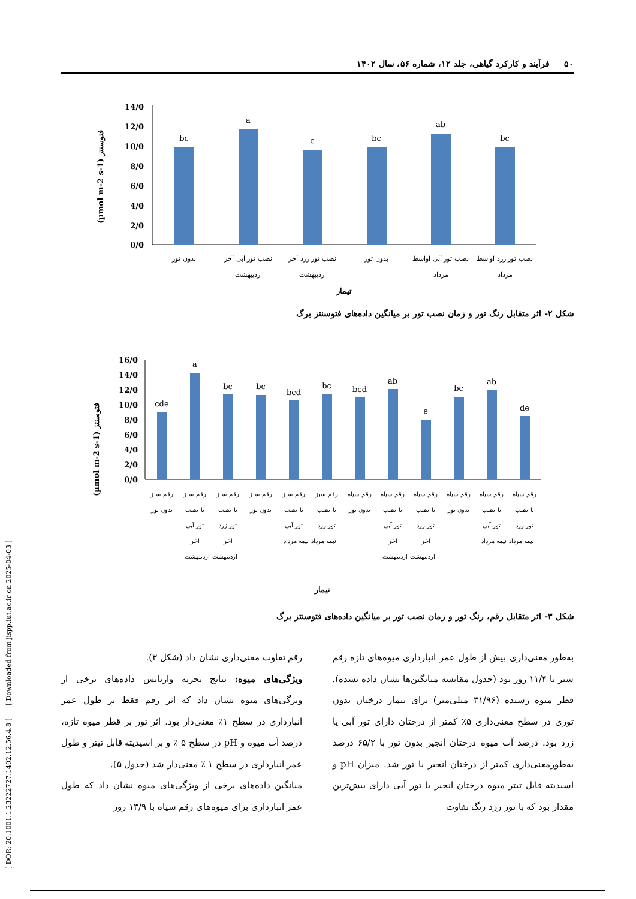۵۰ فرآیند و کارکرد گیاهی، جلد ۱۲، شماره ۵۶، سال ۱۴۰۲
[ DOR: 20.1001.1.23222727.1402.12.56.4.8 ] [ Downloaded from jispp.iut.ac.ir on 2025-04-03 ]
(µmol m-2 s-1) فتوسنتز
14/0
12/0
10/0
8/0
6/0
4/0
2/0
0/0
bc
a
c
bc
ab
bc
بدون تور
نصب تور آبی آخر
اردیبهشت
نصب تور زرد آخر
اردیبهشت
بدون تور
نصب تور آبی اواسط
مرداد
نصب تور زرد اواسط
مرداد
تیمار
شکل ۲- اثر متقابل رنگ تور و زمان نصب تور بر میانگین داده‌های فتوسنتز برگ
(µmol m-2 s-1) فتوسنتز
16/0
14/0
12/0
10/0
8/0
6/0
4/0
2/0
0/0
cde
a
bc
bc
bcd
bc
bcd
ab
e
bc
ab
de
رقم سبز
بدون تور
رقم سبز
با نصب
تور آبی
آخر
رقم سبز
با نصب
تور زرد
آخر
اردیبهشت اردیبهشت
رقم سبز
بدون تور
رقم سبز
با نصب
تور آبی
رقم سبز
با نصب
تور زرد
نیمه مرداد نیمه مرداد
رقم سیاه
بدون تور
رقم سیاه
با نصب
تور آبی
آخر
رقم سیاه
با نصب
تور زرد
آخر
اردیبهشت اردیبهشت
رقم سیاه
بدون تور
رقم سیاه
با نصب
تور آبی
رقم سیاه
با نصب
تور زرد
نیمه مرداد نیمه مرداد
تیمار
شکل ۳- اثر متقابل رقم، رنگ تور و زمان نصب تور بر میانگین داده‌های فتوسنتز برگ
رقم تفاوت معنی‌داری نشان داد (شکل ۳).
ویژگی‌های میوه: نتایج تجزیه واریانس داده‌های برخی از ویژگی‌های میوه نشان داد که اثر رقم فقط بر طول عمر انبارداری در سطح ۱٪ معنی‌دار بود. اثر تور بر قطر میوه تازه، درصد آب میوه و pH در سطح ۵ ٪ و بر اسیدیته قابل تیتر و طول عمر انبارداری در سطح ۱ ٪ معنی‌دار شد (جدول ۵).
میانگین داده‌های برخی از ویژگی‌های میوه نشان داد که طول عمر انبارداری برای میوه‌های رقم سیاه با ۱۳/۹ روز
به‌طور معنی‌داری بیش از طول عمر انبارداری میوه‌های تازه رقم سبز با ۱۱/۴ روز بود (جدول مقایسه میانگین‌ها نشان داده نشده). قطر میوه رسیده (۳۱/۹۶ میلی‌متر) برای تیمار درختان بدون توری در سطح معنی‌داری ۵٪ کمتر از درختان دارای تور آبی یا زرد بود. درصد آب میوه درختان انجیر بدون تور با ۶۵/۲ درصد به‌طورمعنی‌داری کمتر از درختان انجیر با تور شد. میزان pH و اسیدیته قابل تیتر میوه درختان انجیر با تور آبی دارای بیش‌ترین مقدار بود که با تور زرد رنگ تفاوت